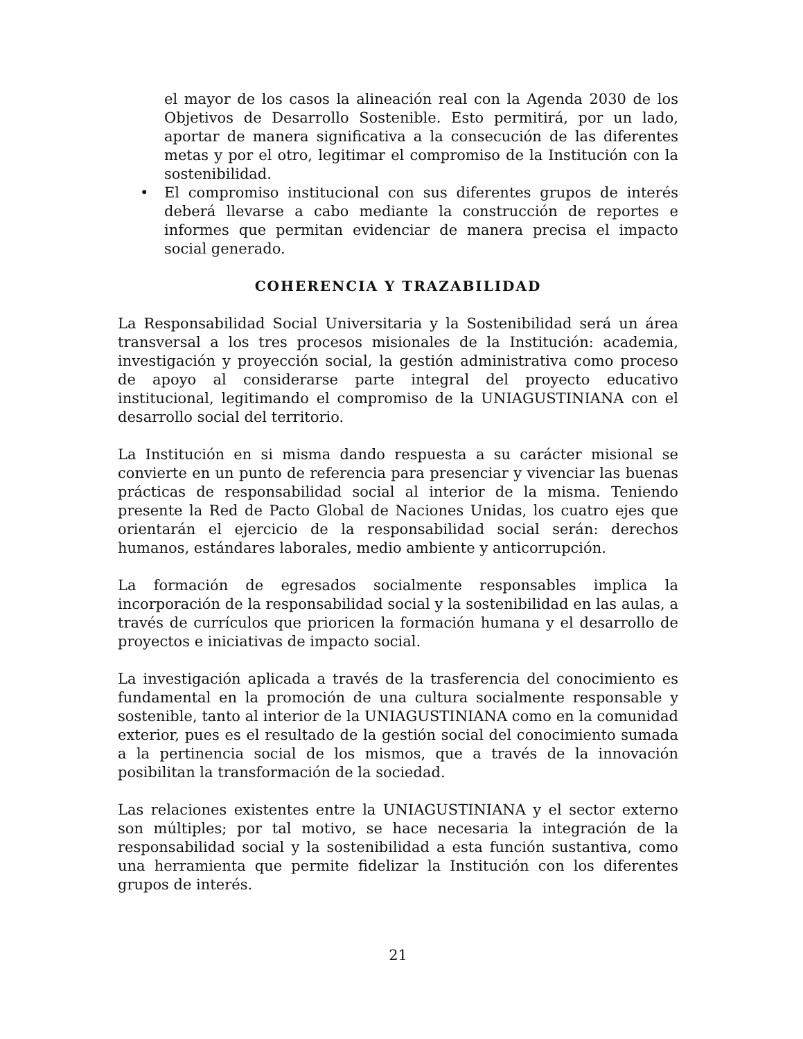el mayor de los casos la alineación real con la Agenda 2030 de los Objetivos de Desarrollo Sostenible. Esto permitirá, por un lado, aportar de manera significativa a la consecución de las diferentes metas y por el otro, legitimar el compromiso de la Institución con la sostenibilidad.
• El compromiso institucional con sus diferentes grupos de interés deberá llevarse a cabo mediante la construcción de reportes e informes que permitan evidenciar de manera precisa el impacto social generado.
COHERENCIA Y TRAZABILIDAD
La Responsabilidad Social Universitaria y la Sostenibilidad será un área transversal a los tres procesos misionales de la Institución: academia, investigación y proyección social, la gestión administrativa como proceso de apoyo al considerarse parte integral del proyecto educativo institucional, legitimando el compromiso de la UNIAGUSTINIANA con el desarrollo social del territorio.
La Institución en si misma dando respuesta a su carácter misional se convierte en un punto de referencia para presenciar y vivenciar las buenas prácticas de responsabilidad social al interior de la misma. Teniendo presente la Red de Pacto Global de Naciones Unidas, los cuatro ejes que orientarán el ejercicio de la responsabilidad social serán: derechos humanos, estándares laborales, medio ambiente y anticorrupción.
La formación de egresados socialmente responsables implica la incorporación de la responsabilidad social y la sostenibilidad en las aulas, a través de currículos que prioricen la formación humana y el desarrollo de proyectos e iniciativas de impacto social.
La investigación aplicada a través de la trasferencia del conocimiento es fundamental en la promoción de una cultura socialmente responsable y sostenible, tanto al interior de la UNIAGUSTINIANA como en la comunidad exterior, pues es el resultado de la gestión social del conocimiento sumada a la pertinencia social de los mismos, que a través de la innovación posibilitan la transformación de la sociedad.
Las relaciones existentes entre la UNIAGUSTINIANA y el sector externo son múltiples; por tal motivo, se hace necesaria la integración de la responsabilidad social y la sostenibilidad a esta función sustantiva, como una herramienta que permite fidelizar la Institución con los diferentes grupos de interés.
21